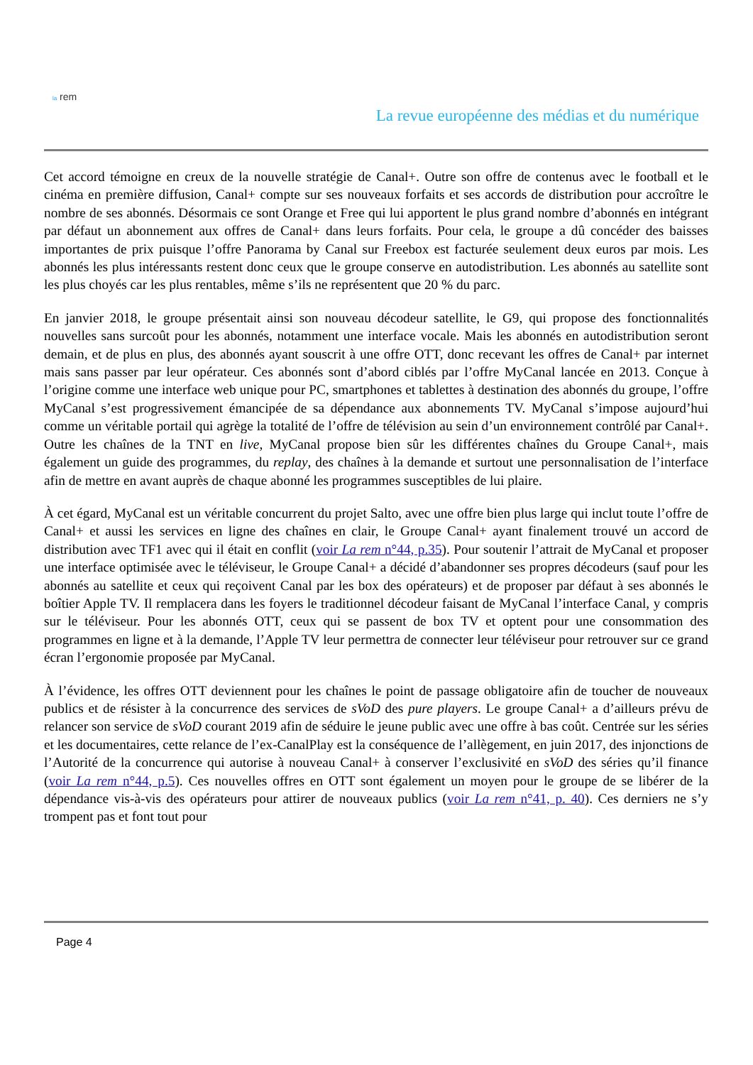la rem
La revue européenne des médias et du numérique
Cet accord témoigne en creux de la nouvelle stratégie de Canal+. Outre son offre de contenus avec le football et le cinéma en première diffusion, Canal+ compte sur ses nouveaux forfaits et ses accords de distribution pour accroître le nombre de ses abonnés. Désormais ce sont Orange et Free qui lui apportent le plus grand nombre d’abonnés en intégrant par défaut un abonnement aux offres de Canal+ dans leurs forfaits. Pour cela, le groupe a dû concéder des baisses importantes de prix puisque l’offre Panorama by Canal sur Freebox est facturée seulement deux euros par mois. Les abonnés les plus intéressants restent donc ceux que le groupe conserve en autodistribution. Les abonnés au satellite sont les plus choyés car les plus rentables, même s’ils ne représentent que 20 % du parc.
En janvier 2018, le groupe présentait ainsi son nouveau décodeur satellite, le G9, qui propose des fonction­nalités nouvelles sans surcoût pour les abonnés, notamment une interface vocale. Mais les abonnés en autodistribution seront demain, et de plus en plus, des abonnés ayant souscrit à une offre OTT, donc recevant les offres de Canal+ par internet mais sans passer par leur opérateur. Ces abonnés sont d’abord ciblés par l’offre MyCanal lancée en 2013. Conçue à l’origine comme une interface web unique pour PC, smartphones et tablettes à destination des abonnés du groupe, l’offre MyCanal s’est progressivement émancipée de sa dépendance aux abonnements TV. MyCanal s’impose aujourd’hui comme un véritable portail qui agrège la totalité de l’offre de télévision au sein d’un environnement contrôlé par Canal+. Outre les chaînes de la TNT en live, MyCanal propose bien sûr les différentes chaînes du Groupe Canal+, mais également un guide des programmes, du replay, des chaînes à la demande et surtout une personnalisation de l’interface afin de mettre en avant auprès de chaque abonné les programmes susceptibles de lui plaire.
À cet égard, MyCanal est un véritable concurrent du projet Salto, avec une offre bien plus large qui inclut toute l’offre de Canal+ et aussi les services en ligne des chaînes en clair, le Groupe Canal+ ayant finalement trouvé un accord de distribution avec TF1 avec qui il était en conflit (voir La rem n°44, p.35). Pour soutenir l’attrait de MyCanal et proposer une interface optimisée avec le téléviseur, le Groupe Canal+ a décidé d’abandonner ses propres décodeurs (sauf pour les abonnés au satellite et ceux qui reçoivent Canal par les box des opérateurs) et de proposer par défaut à ses abonnés le boîtier Apple TV. Il remplacera dans les foyers le traditionnel décodeur faisant de MyCanal l’interface Canal, y compris sur le téléviseur. Pour les abonnés OTT, ceux qui se passent de box TV et optent pour une consommation des programmes en ligne et à la demande, l’Apple TV leur permettra de connecter leur téléviseur pour retrouver sur ce grand écran l’ergonomie proposée par MyCanal.
À l’évidence, les offres OTT deviennent pour les chaînes le point de passage obligatoire afin de toucher de nouveaux publics et de résister à la concurrence des services de sVoD des pure players. Le groupe Canal+ a d’ailleurs prévu de relancer son service de sVoD courant 2019 afin de séduire le jeune public avec une offre à bas coût. Centrée sur les séries et les documentaires, cette relance de l’ex-CanalPlay est la conséquence de l’allègement, en juin 2017, des injonctions de l’Autorité de la concurrence qui autorise à nouveau Canal+ à conserver l’exclusivité en sVoD des séries qu’il finance (voir La rem n°44, p.5). Ces nouvelles offres en OTT sont également un moyen pour le groupe de se libérer de la dépendance vis-à-vis des opérateurs pour attirer de nouveaux publics (voir La rem n°41, p. 40). Ces derniers ne s’y trompent pas et font tout pour
Page 4